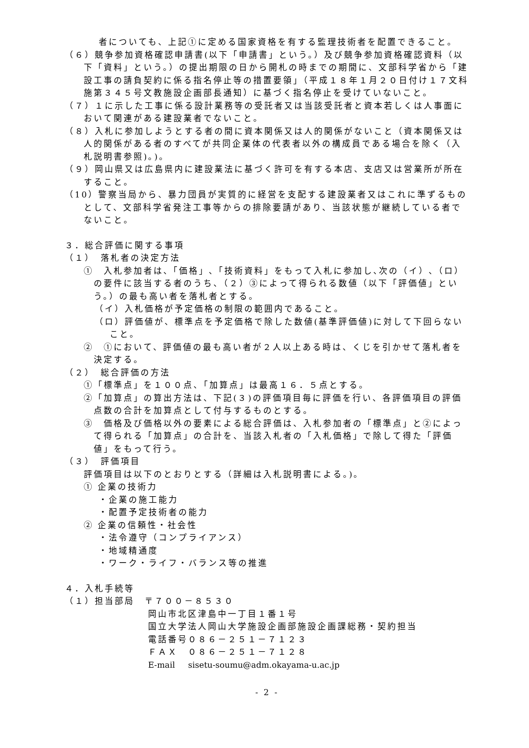者についても、上記①に定める国家資格を有する監理技術者を配置できること。
（６）競争参加資格確認申請書(以下「申請書」という。）及び競争参加資格確認資料（以下「資料」という。）の提出期限の日から開札の時までの期間に、文部科学省から「建設工事の請負契約に係る指名停止等の措置要領」（平成１８年１月２０日付け１７文科施第３４５号文教施設企画部長通知）に基づく指名停止を受けていないこと。
（７）１に示した工事に係る設計業務等の受託者又は当該受託者と資本若しくは人事面において関連がある建設業者でないこと。
（８）入札に参加しようとする者の間に資本関係又は人的関係がないこと（資本関係又は人的関係がある者のすべてが共同企業体の代表者以外の構成員である場合を除く（入札説明書参照)。)。
（９）岡山県又は広島県内に建設業法に基づく許可を有する本店、支店又は営業所が所在すること。
（10）警察当局から、暴力団員が実質的に経営を支配する建設業者又はこれに準ずるものとして、文部科学省発注工事等からの排除要請があり、当該状態が継続している者でないこと。
３．総合評価に関する事項
（１）　落札者の決定方法
①　入札参加者は､「価格」､「技術資料」をもって入札に参加し､次の（イ）､（ロ）の要件に該当する者のうち、（２）③によって得られる数値（以下「評価値」という。）の最も高い者を落札者とする。
（イ）入札価格が予定価格の制限の範囲内であること。
（ロ）評価値が、標準点を予定価格で除した数値(基準評価値)に対して下回らないこと。
②　①において、評価値の最も高い者が２人以上ある時は、くじを引かせて落札者を決定する。
（２）　総合評価の方法
①「標準点」を１００点、「加算点」は最高１６．５点とする。
②「加算点」の算出方法は、下記(３)の評価項目毎に評価を行い、各評価項目の評価点数の合計を加算点として付与するものとする。
③　価格及び価格以外の要素による総合評価は、入札参加者の「標準点」と②によって得られる「加算点」の合計を、当該入札者の「入札価格」で除して得た「評価値」をもって行う。
（３）　評価項目
評価項目は以下のとおりとする（詳細は入札説明書による。)。
① 企業の技術力
・企業の施工能力
・配置予定技術者の能力
② 企業の信頼性・社会性
・法令遵守（コンプライアンス）
・地域精通度
・ワーク・ライフ・バランス等の推進
４．入札手続等
（１）担当部局　〒７００－８５３０
岡山市北区津島中一丁目１番１号
国立大学法人岡山大学施設企画部施設企画課総務・契約担当
電話番号０８６－２５１－７１２３
ＦＡＸ　０８６－２５１－７１２８
E-mail sisetu-soumu@adm.okayama-u.ac.jp
- 2 -